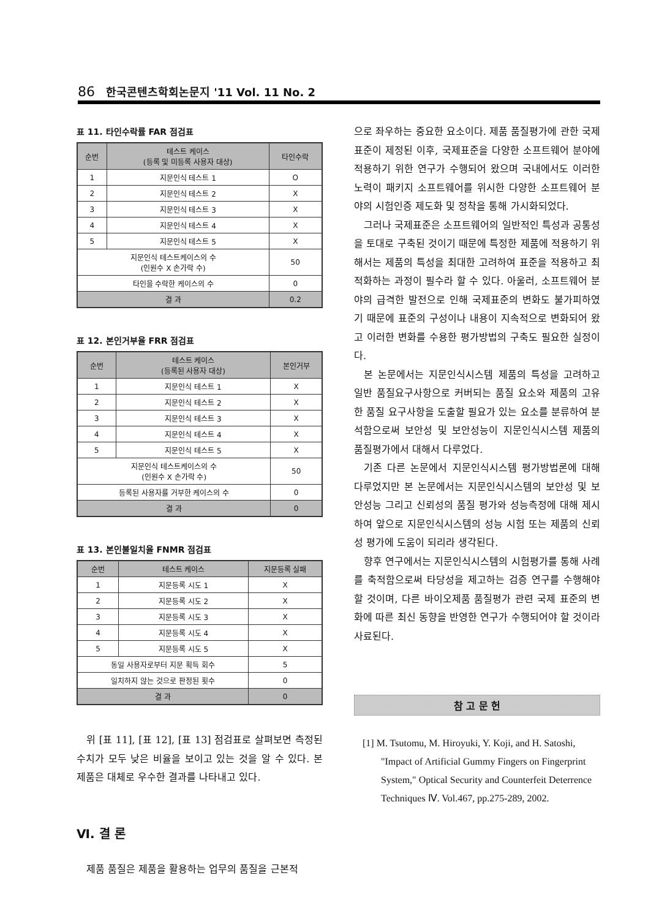86 한국콘텐츠학회논문지 '11 Vol. 11 No. 2
표 11. 타인수락률 FAR 점검표
| 순번 | 테스트 케이스 (등록 및 미등록 사용자 대상) | 타인수락 |
| --- | --- | --- |
| 1 | 지문인식 테스트 1 | O |
| 2 | 지문인식 테스트 2 | X |
| 3 | 지문인식 테스트 3 | X |
| 4 | 지문인식 테스트 4 | X |
| 5 | 지문인식 테스트 5 | X |
| 지문인식 테스트케이스의 수 (인원수 X 손가락 수) | | 50 |
| 타인을 수락한 케이스의 수 | | 0 |
| 결 과 | | 0.2 |
표 12. 본인거부율 FRR 점검표
| 순번 | 테스트 케이스 (등록된 사용자 대상) | 본인거부 |
| --- | --- | --- |
| 1 | 지문인식 테스트 1 | X |
| 2 | 지문인식 테스트 2 | X |
| 3 | 지문인식 테스트 3 | X |
| 4 | 지문인식 테스트 4 | X |
| 5 | 지문인식 테스트 5 | X |
| 지문인식 테스트케이스의 수 (인원수 X 손가락 수) | | 50 |
| 등록된 사용자를 거부한 케이스의 수 | | 0 |
| 결 과 | | 0 |
표 13. 본인불일치율 FNMR 점검표
| 순번 | 테스트 케이스 | 지문등록 실패 |
| --- | --- | --- |
| 1 | 지문등록 시도 1 | X |
| 2 | 지문등록 시도 2 | X |
| 3 | 지문등록 시도 3 | X |
| 4 | 지문등록 시도 4 | X |
| 5 | 지문등록 시도 5 | X |
| 동일 사용자로부터 지문 획득 회수 | | 5 |
| 일치하지 않는 것으로 판정된 횟수 | | 0 |
| 결 과 | | 0 |
위 [표 11], [표 12], [표 13] 점검표로 살펴보면 측정된 수치가 모두 낮은 비율을 보이고 있는 것을 알 수 있다. 본 제품은 대체로 우수한 결과를 나타내고 있다.
Ⅵ. 결 론
제품 품질은 제품을 활용하는 업무의 품질을 근본적
으로 좌우하는 중요한 요소이다. 제품 품질평가에 관한 국제표준이 제정된 이후, 국제표준을 다양한 소프트웨어 분야에 적용하기 위한 연구가 수행되어 왔으며 국내에서도 이러한 노력이 패키지 소프트웨어를 위시한 다양한 소프트웨어 분야의 시험인증 제도화 및 정착을 통해 가시화되었다.
그러나 국제표준은 소프트웨어의 일반적인 특성과 공통성을 토대로 구축된 것이기 때문에 특정한 제품에 적용하기 위해서는 제품의 특성을 최대한 고려하여 표준을 적용하고 최적화하는 과정이 필수라 할 수 있다. 아울러, 소프트웨어 분야의 급격한 발전으로 인해 국제표준의 변화도 불가피하였기 때문에 표준의 구성이나 내용이 지속적으로 변화되어 왔고 이러한 변화를 수용한 평가방법의 구축도 필요한 실정이다.
본 논문에서는 지문인식시스템 제품의 특성을 고려하고 일반 품질요구사항으로 커버되는 품질 요소와 제품의 고유한 품질 요구사항을 도출할 필요가 있는 요소를 분류하여 분석함으로써 보안성 및 보안성능이 지문인식시스템 제품의 품질평가에서 대해서 다루었다.
기존 다른 논문에서 지문인식시스템 평가방법론에 대해 다루었지만 본 논문에서는 지문인식시스템의 보안성 및 보안성능 그리고 신뢰성의 품질 평가와 성능측정에 대해 제시하여 앞으로 지문인식시스템의 성능 시험 또는 제품의 신뢰성 평가에 도움이 되리라 생각된다.
향후 연구에서는 지문인식시스템의 시험평가를 통해 사례를 축적함으로써 타당성을 제고하는 검증 연구를 수행해야 할 것이며, 다른 바이오제품 품질평가 관련 국제 표준의 변화에 따른 최신 동향을 반영한 연구가 수행되어야 할 것이라 사료된다.
참 고 문 헌
[1] M. Tsutomu, M. Hiroyuki, Y. Koji, and H. Satoshi, "Impact of Artificial Gummy Fingers on Fingerprint System," Optical Security and Counterfeit Deterrence Techniques Ⅳ. Vol.467, pp.275-289, 2002.